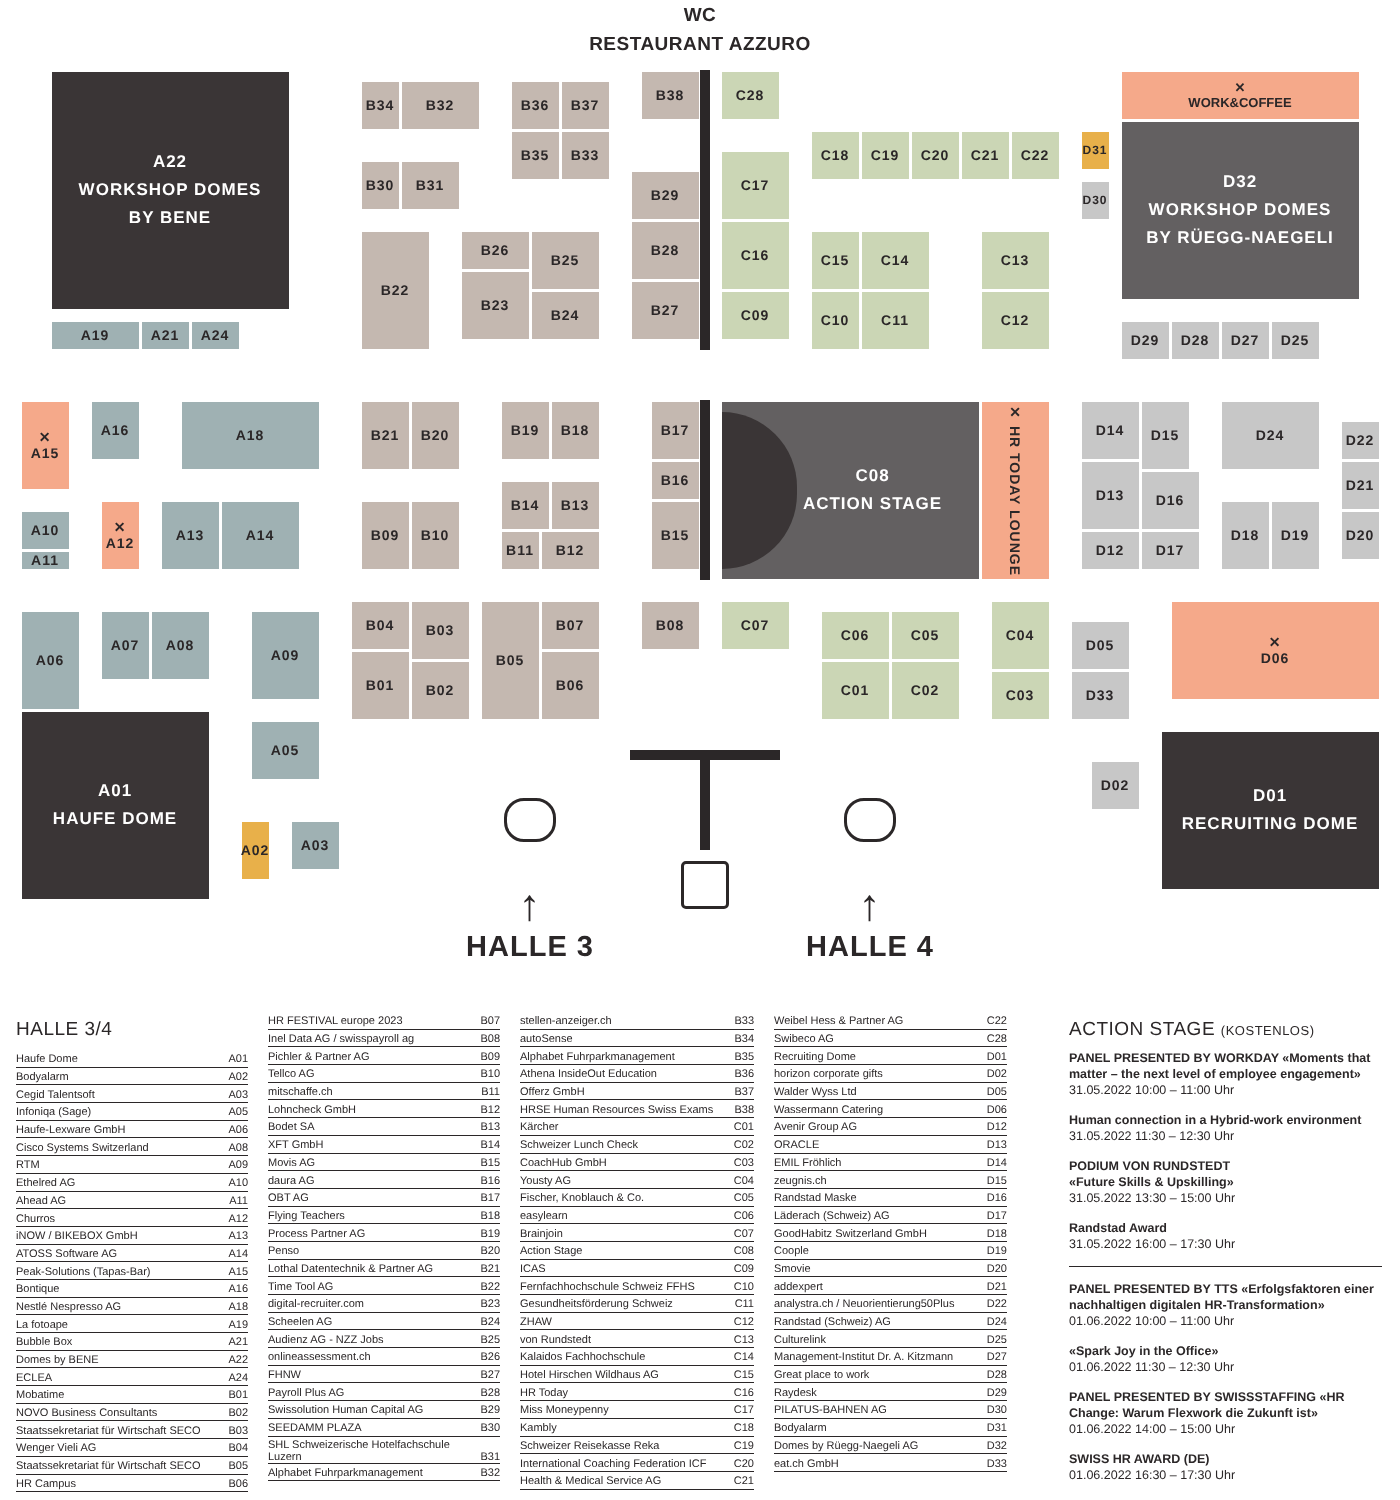WC
RESTAURANT AZZURO
A22
WORKSHOP DOMES
BY BENE
A19
A21
A24
B34
B32
B36
B37
B35
B33
B30
B31
B38
C28
C17
C16
C09
B29
B28
B27
B22
B26
B25
B23
B24
C18
C19
C20
C21
C22
D31
D30
✕
WORK&COFFEE
D32
WORKSHOP DOMES
BY RÜEGG-NAEGELI
C15
C14
C10
C11
C13
C12
D29
D28
D27
D25
✕
A15
A16
A18
A10
A11
✕
A12
A13
A14
B21
B20
B19
B18
B14
B13
B11
B12
B09
B10
B17
B16
B15
C08
ACTION STAGE
✕ HR TODAY LOUNGE
D14
D15
D13
D16
D12
D17
D24
D22
D21
D20
D18
D19
A06
A07
A08
A09
A01
HAUFE DOME
A05
A02
A03
B04
B03
B01
B02
B05
B07
B06
B08
C07
C06
C05
C01
C02
C04
C03
D05
D33
✕
D06
D02
D01
RECRUITING DOME
↑
HALLE 3
↑
HALLE 4
HALLE 3/4
| Haufe Dome | A01 |
| Bodyalarm | A02 |
| Cegid Talentsoft | A03 |
| Infoniqa (Sage) | A05 |
| Haufe-Lexware GmbH | A06 |
| Cisco Systems Switzerland | A08 |
| RTM | A09 |
| Ethelred AG | A10 |
| Ahead AG | A11 |
| Churros | A12 |
| iNOW / BIKEBOX GmbH | A13 |
| ATOSS Software AG | A14 |
| Peak-Solutions (Tapas-Bar) | A15 |
| Bontique | A16 |
| Nestlé Nespresso AG | A18 |
| La fotoape | A19 |
| Bubble Box | A21 |
| Domes by BENE | A22 |
| ECLEA | A24 |
| Mobatime | B01 |
| NOVO Business Consultants | B02 |
| Staatssekretariat für Wirtschaft SECO | B03 |
| Wenger Vieli AG | B04 |
| Staatssekretariat für Wirtschaft SECO | B05 |
| HR Campus | B06 |
| HR FESTIVAL europe 2023 | B07 |
| Inel Data AG / swisspayroll ag | B08 |
| Pichler & Partner AG | B09 |
| Tellco AG | B10 |
| mitschaffe.ch | B11 |
| Lohncheck GmbH | B12 |
| Bodet SA | B13 |
| XFT GmbH | B14 |
| Movis AG | B15 |
| daura AG | B16 |
| OBT AG | B17 |
| Flying Teachers | B18 |
| Process Partner AG | B19 |
| Penso | B20 |
| Lothal Datentechnik & Partner AG | B21 |
| Time Tool AG | B22 |
| digital-recruiter.com | B23 |
| Scheelen AG | B24 |
| Audienz AG - NZZ Jobs | B25 |
| onlineassessment.ch | B26 |
| FHNW | B27 |
| Payroll Plus AG | B28 |
| Swissolution Human Capital AG | B29 |
| SEEDAMM PLAZA | B30 |
| SHL Schweizerische Hotelfachschule Luzern | B31 |
| Alphabet Fuhrparkmanagement | B32 |
| stellen-anzeiger.ch | B33 |
| autoSense | B34 |
| Alphabet Fuhrparkmanagement | B35 |
| Athena InsideOut Education | B36 |
| Offerz GmbH | B37 |
| HRSE Human Resources Swiss Exams | B38 |
| Kärcher | C01 |
| Schweizer Lunch Check | C02 |
| CoachHub GmbH | C03 |
| Yousty AG | C04 |
| Fischer, Knoblauch & Co. | C05 |
| easylearn | C06 |
| Brainjoin | C07 |
| Action Stage | C08 |
| ICAS | C09 |
| Fernfachhochschule Schweiz FFHS | C10 |
| Gesundheitsförderung Schweiz | C11 |
| ZHAW | C12 |
| von Rundstedt | C13 |
| Kalaidos Fachhochschule | C14 |
| Hotel Hirschen Wildhaus AG | C15 |
| HR Today | C16 |
| Miss Moneypenny | C17 |
| Kambly | C18 |
| Schweizer Reisekasse Reka | C19 |
| International Coaching Federation ICF | C20 |
| Health & Medical Service AG | C21 |
| Weibel Hess & Partner AG | C22 |
| Swibeco AG | C28 |
| Recruiting Dome | D01 |
| horizon corporate gifts | D02 |
| Walder Wyss Ltd | D05 |
| Wassermann Catering | D06 |
| Avenir Group AG | D12 |
| ORACLE | D13 |
| EMIL Fröhlich | D14 |
| zeugnis.ch | D15 |
| Randstad Maske | D16 |
| Läderach (Schweiz) AG | D17 |
| GoodHabitz Switzerland GmbH | D18 |
| Coople | D19 |
| Smovie | D20 |
| addexpert | D21 |
| analystra.ch / Neuorientierung50Plus | D22 |
| Randstad (Schweiz) AG | D24 |
| Culturelink | D25 |
| Management-Institut Dr. A. Kitzmann | D27 |
| Great place to work | D28 |
| Raydesk | D29 |
| PILATUS-BAHNEN AG | D30 |
| Bodyalarm | D31 |
| Domes by Rüegg-Naegeli AG | D32 |
| eat.ch GmbH | D33 |
ACTION STAGE (KOSTENLOS)
PANEL PRESENTED BY WORKDAY «Moments that matter – the next level of employee engagement»
31.05.2022 10:00 – 11:00 Uhr
Human connection in a Hybrid-work environment
31.05.2022 11:30 – 12:30 Uhr
PODIUM VON RUNDSTEDT
«Future Skills & Upskilling»
31.05.2022 13:30 – 15:00 Uhr
Randstad Award
31.05.2022 16:00 – 17:30 Uhr
PANEL PRESENTED BY TTS «Erfolgsfaktoren einer nachhaltigen digitalen HR-Transformation»
01.06.2022 10:00 – 11:00 Uhr
«Spark Joy in the Office»
01.06.2022 11:30 – 12:30 Uhr
PANEL PRESENTED BY SWISSSTAFFING «HR Change: Warum Flexwork die Zukunft ist»
01.06.2022 14:00 – 15:00 Uhr
SWISS HR AWARD (DE)
01.06.2022 16:30 – 17:30 Uhr